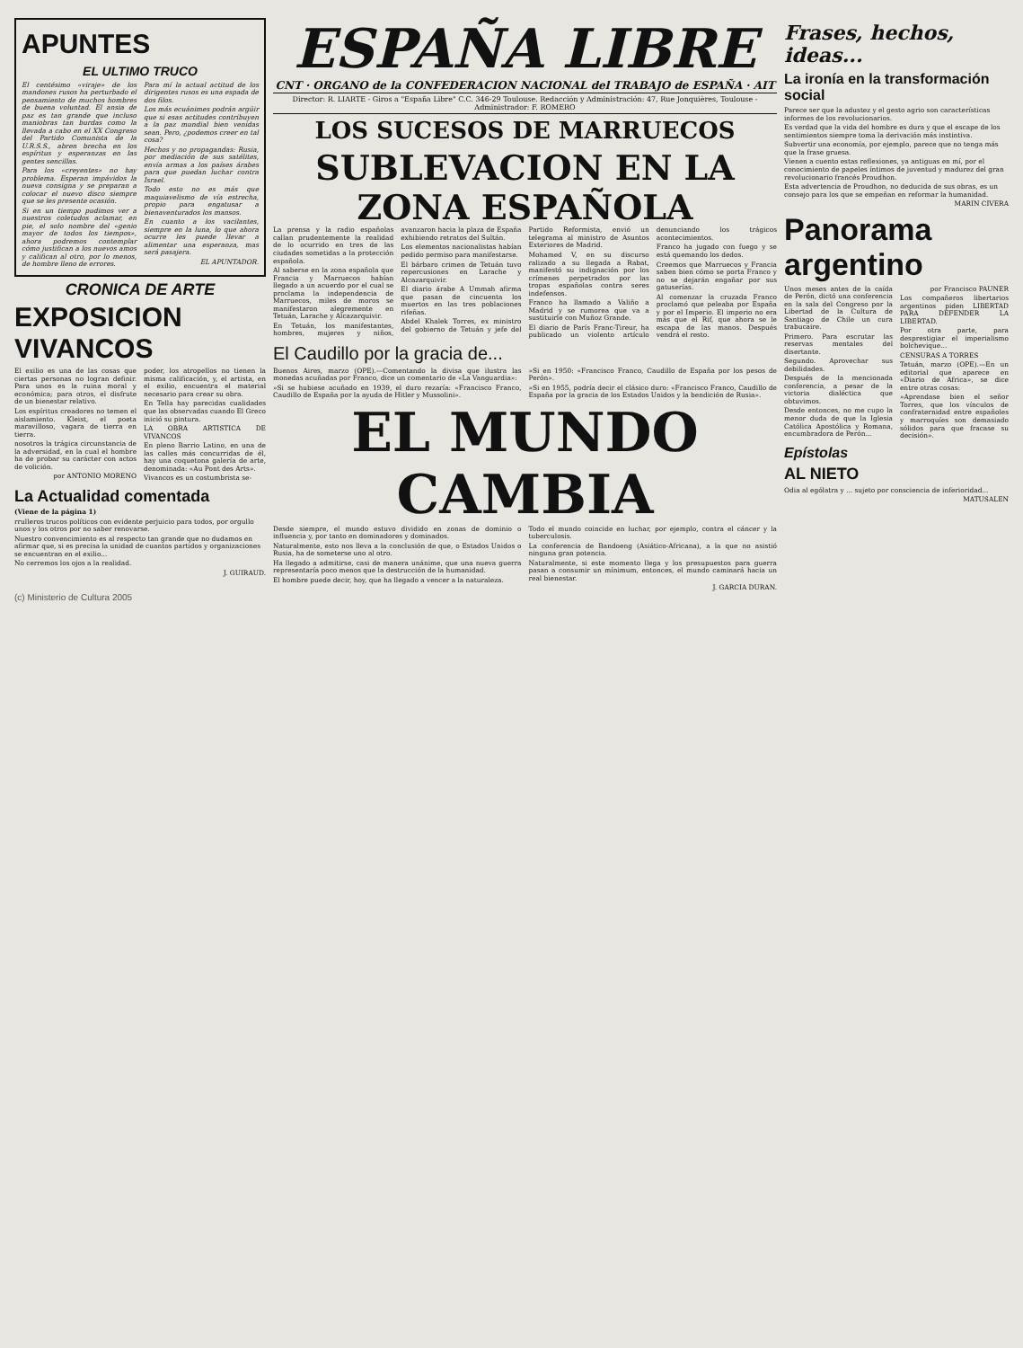APUNTES
EL ULTIMO TRUCO
El centésimo «viraje» de los mandones rusos ha perturbado el pensamiento de muchos hombres de buena voluntad. El ansia de paz es tan grande que incluso maniobras tan burdas como la llevada a cabo en el XX Congreso del Partido Comunista de la U.R.S.S., abren brecha en los espíritus y esperanzas en las gentes sencillas.
Para los «creyentes» no hay problema. Esperan impávidos la nueva consigna y se preparan a colocar el nuevo disco siempre que se les presente ocasión.
Si en un tiempo pudimos ver a nuestros coletudos aclamar, en pie, el solo nombre del «genio mayor de todos los tiempos», ahora podremos contemplar cómo justifican a los nuevos amos y califican al otro, por lo menos, de hombre lleno de errores.
Para mí la actual actitud de los dirigentes rusos es una espada de dos filos.
Los más ecuánimes podrán argüir que si esas actitudes contribuyen a la paz mundial bien venidas sean. Pero, ¿podemos creer en tal cosa?
Hechos y no propagandas: Rusia, por mediación de sus satélites, envía armas a los países árabes para que puedan luchar contra Israel.
Todo esto no es más que maquiavelismo de vía estrecha, propio para engatusar a bienaventurados los mansos.
En cuanto a los vacilantes, siempre en la luna, lo que ahora ocurre les puede llevar a alimentar una esperanza, mas será pasajera.
EL APUNTADOR.
CRONICA DE ARTE
EXPOSICION VIVANCOS
El exilio es una de las cosas que ciertas personas no logran definir. Para unos es la ruina moral y económica; para otros, el disfrute de un bienestar relativo.
Los espíritus creadores no temen el aislamiento. Kleist, el poeta maravilloso, vagara de tierra en tierra.
nosotros la trágica circunstancia de la adversidad, en la cual el hombre ha de probar su carácter con actos de volición.
por ANTONIO MORENO
poder, los atropellos no tienen la misma calificación, y, el artista, en el exilio, encuentra el material necesario para crear su obra.
En Tella hay parecidas cualidades que las observadas cuando El Greco inició su pintura.
LA OBRA ARTISTICA DE VIVANCOS
En pleno Barrio Latino, en una de las calles más concurridas de él, hay una coquetona galería de arte, denominada: «Au Pont des Arts».
Vivancos es un costumbrista se-
La Actualidad comentada
(Viene de la página 1)
rrulleros trucos políticos con evidente perjuicio para todos, por orgullo unos y los otros por no saber renovarse.
Nuestro convencimiento es al respecto tan grande que no dudamos en afirmar que, si es precisa la unidad de cuantos partidos y organizaciones se encuentran en el exilio...
No cerremos los ojos a la realidad.
J. GUIRAUD.
ESPAÑA LIBRE
CNT · ORGANO de la CONFEDERACION NACIONAL del TRABAJO de ESPAÑA · AIT
Director: R. LIARTE - Giros a "España Libre" C.C. 346-29 Toulouse. Redacción y Administración: 47, Rue Jonquières, Toulouse - Administrador: F. ROMERO
LOS SUCESOS DE MARRUECOS
SUBLEVACION EN LA ZONA ESPAÑOLA
La prensa y la radio españolas callan prudentemente la realidad de lo ocurrido en tres de las ciudades sometidas a la protección española.
Al saberse en la zona española que Francia y Marruecos habían llegado a un acuerdo por el cual se proclama la independencia de Marruecos, miles de moros se manifestaron alegremente en Tetuán, Larache y Alcazarquivir.
En Tetuán, los manifestantes, hombres, mujeres y niños, avanzaron hacia la plaza de España exhibiendo retratos del Sultán.
Los elementos nacionalistas habían pedido permiso para manifestarse.
El bárbaro crimen de Tetuán tuvo repercusiones en Larache y Alcazarquivir.
El diario árabe A Ummah afirma que pasan de cincuenta los muertos en las tres poblaciones rifeñas.
Abdel Khalek Torres, ex ministro del gobierno de Tetuán y jefe del Partido Reformista, envió un telegrama al ministro de Asuntos Exteriores de Madrid.
Mohamed V, en su discurso ralizado a su llegada a Rabat, manifestó su indignación por los crímenes perpetrados por las tropas españolas contra seres indefensos.
Franco ha llamado a Valiño a Madrid y se rumorea que va a sustituirle con Muñoz Grande.
El diario de París Franc-Tireur, ha publicado un violento artículo denunciando los trágicos acontecimientos.
Franco ha jugado con fuego y se está quemando los dedos.
Creemos que Marruecos y Francia saben bien cómo se porta Franco y no se dejarán engañar por sus gatuserías.
Al comenzar la cruzada Franco proclamó que peleaba por España y por el Imperio. El imperio no era más que el Rif, que ahora se le escapa de las manos. Después vendrá el resto.
El Caudillo por la gracia de...
Buenos Aires, marzo (OPE).—Comentando la divisa que ilustra las monedas acuñadas por Franco, dice un comentario de «La Vanguardia»:
»Si se hubiese acuñado en 1939, el duro rezaría: «Francisco Franco, Caudillo de España por la ayuda de Hitler y Mussolini».
»Si en 1950: «Francisco Franco, Caudillo de España por los pesos de Perón».
»Si en 1955, podría decir el clásico duro: «Francisco Franco, Caudillo de España por la gracia de los Estados Unidos y la bendición de Rusia».
EL MUNDO CAMBIA
Desde siempre, el mundo estuvo dividido en zonas de dominio o influencia y, por tanto en dominadores y dominados.
Naturalmente, esto nos lleva a la conclusión de que, o Estados Unidos o Rusia, ha de someterse uno al otro.
Ha llegado a admitirse, casi de manera unánime, que una nueva guerra representaría poco menos que la destrucción de la humanidad.
El hombre puede decir, hoy, que ha llegado a vencer a la naturaleza.
Todo el mundo coincide en luchar, por ejemplo, contra el cáncer y la tuberculosis.
La conferencia de Bandoeng (Asiático-Africana), a la que no asistió ninguna gran potencia.
Naturalmente, si este momento llega y los presupuestos para guerra pasan a consumir un mínimum, entonces, el mundo caminará hacia un real bienestar.
J. GARCIA DURAN.
Frases, hechos, ideas...
La ironía en la transformación social
Parece ser que la adustez y el gesto agrio son características informes de los revolucionarios.
Es verdad que la vida del hombre es dura y que el escape de los sentimientos siempre toma la derivación más instintiva.
Subvertir una economía, por ejemplo, parece que no tenga más que la frase gruesa.
Vienen a cuento estas reflexiones, ya antiguas en mí, por el conocimiento de papeles íntimos de juventud y madurez del gran revolucionario francés Proudhon.
Esta advertencia de Proudhon, no deducida de sus obras, es un consejo para los que se empeñan en reformar la humanidad.
MARIN CIVERA
Panorama argentino
Unos meses antes de la caída de Perón, dictó una conferencia en la sala del Congreso por la Libertad de la Cultura de Santiago de Chile un cura trabucaire.
Primero. Para escrutar las reservas mentales del disertante.
Segundo. Aprovechar sus debilidades.
Después de la mencionada conferencia, a pesar de la victoria dialéctica que obtuvimos.
Desde entonces, no me cupo la menor duda de que la Iglesia Católica Apostólica y Romana, encumbradora de Perón...
por Francisco PAUNER
Los compañeros libertarios argentinos piden LIBERTAD PARA DEFENDER LA LIBERTAD.
Por otra parte, para desprestigiar el imperialismo bolchevique...
CENSURAS A TORRES
Tetuán, marzo (OPE).—En un editorial que aparece en «Diario de Africa», se dice entre otras cosas:
»Aprendase bien el señor Torres, que los vínculos de confraternidad entre españoles y marroquíes son demasiado sólidos para que fracase su decisión».
Epístolas
AL NIETO
Odia al ególatra y ... sujeto por consciencia de inferioridad...
MATUSALEN
(c) Ministerio de Cultura 2005